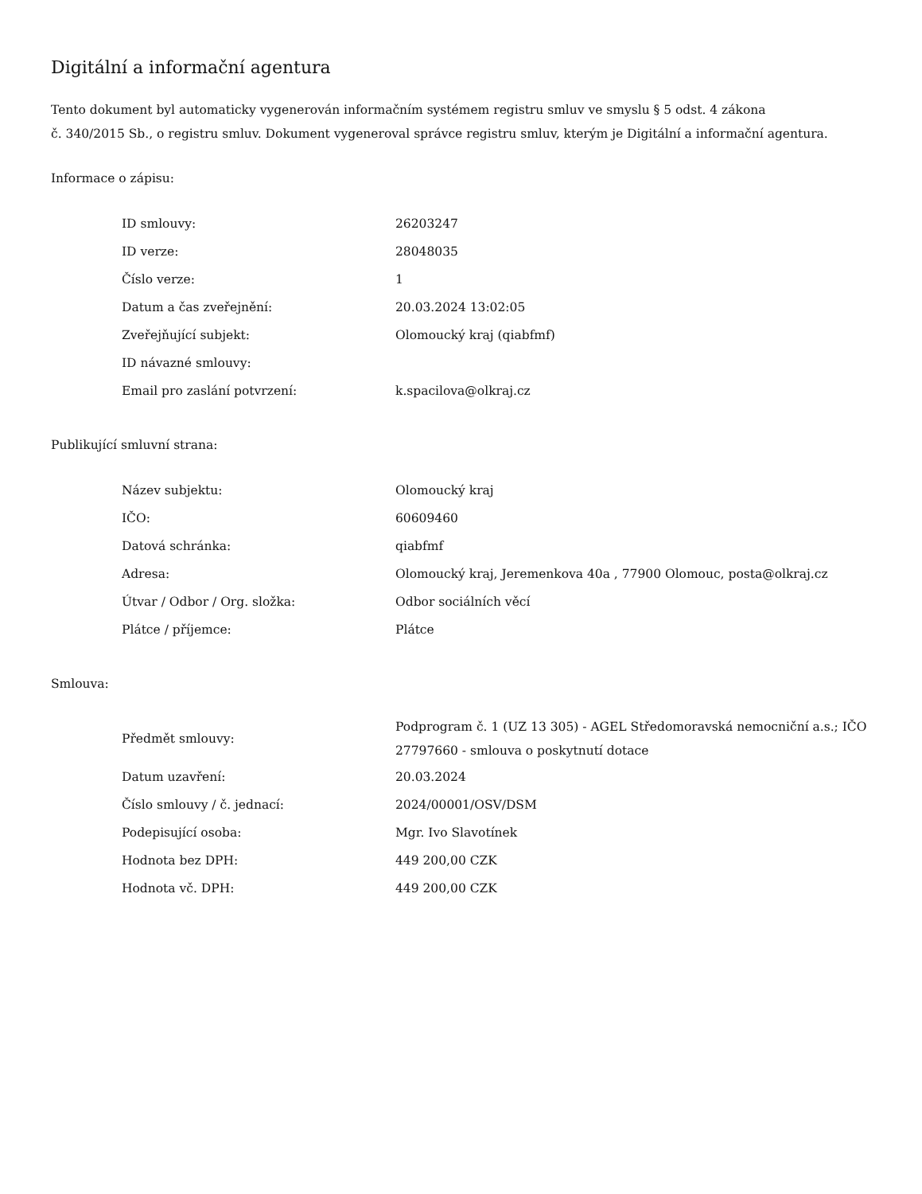Digitální a informační agentura
Tento dokument byl automaticky vygenerován informačním systémem registru smluv ve smyslu § 5 odst. 4 zákona
č. 340/2015 Sb., o registru smluv. Dokument vygeneroval správce registru smluv, kterým je Digitální a informační agentura.
Informace o zápisu:
| ID smlouvy: | 26203247 |
| ID verze: | 28048035 |
| Číslo verze: | 1 |
| Datum a čas zveřejnění: | 20.03.2024 13:02:05 |
| Zveřejňující subjekt: | Olomoucký kraj (qiabfmf) |
| ID návazné smlouvy: | |
| Email pro zaslání potvrzení: | k.spacilova@olkraj.cz |
Publikující smluvní strana:
| Název subjektu: | Olomoucký kraj |
| IČO: | 60609460 |
| Datová schránka: | qiabfmf |
| Adresa: | Olomoucký kraj, Jeremenkova 40a , 77900 Olomouc, posta@olkraj.cz |
| Útvar / Odbor / Org. složka: | Odbor sociálních věcí |
| Plátce / příjemce: | Plátce |
Smlouva:
| Předmět smlouvy: | Podprogram č. 1 (UZ 13 305) - AGEL Středomoravská nemocniční a.s.; IČO 27797660 - smlouva o poskytnutí dotace |
| Datum uzavření: | 20.03.2024 |
| Číslo smlouvy / č. jednací: | 2024/00001/OSV/DSM |
| Podepisující osoba: | Mgr. Ivo Slavotínek |
| Hodnota bez DPH: | 449 200,00 CZK |
| Hodnota vč. DPH: | 449 200,00 CZK |